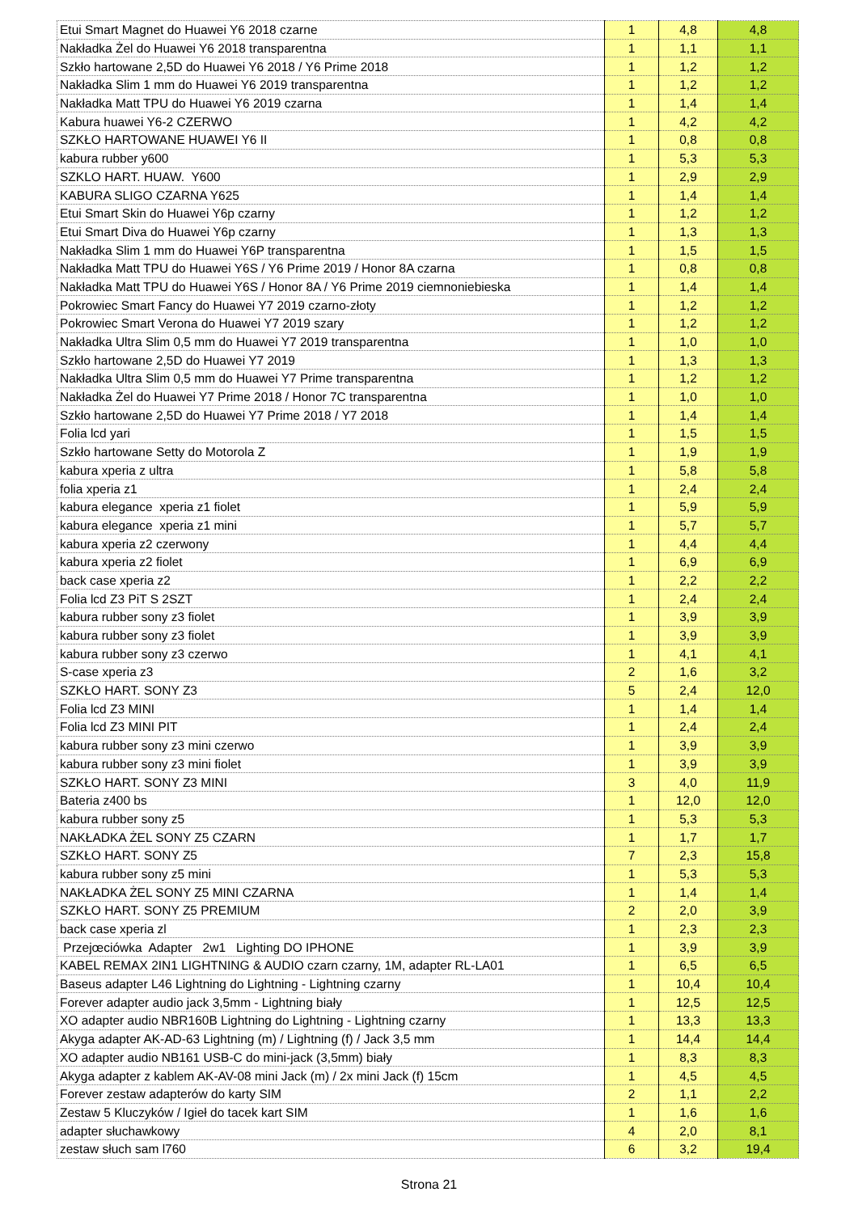| Etui Smart Magnet do Huawei Y6 2018 czarne | 1 | 4,8 | 4,8 |
| Nakładka Żel do Huawei Y6 2018 transparentna | 1 | 1,1 | 1,1 |
| Szkło hartowane 2,5D do Huawei Y6 2018 / Y6 Prime 2018 | 1 | 1,2 | 1,2 |
| Nakładka Slim 1 mm do Huawei Y6 2019 transparentna | 1 | 1,2 | 1,2 |
| Nakładka Matt TPU do Huawei Y6 2019 czarna | 1 | 1,4 | 1,4 |
| Kabura huawei Y6-2 CZERWO | 1 | 4,2 | 4,2 |
| SZKŁO HARTOWANE HUAWEI Y6 II | 1 | 0,8 | 0,8 |
| kabura rubber y600 | 1 | 5,3 | 5,3 |
| SZKLO HART. HUAW. Y600 | 1 | 2,9 | 2,9 |
| KABURA SLIGO CZARNA Y625 | 1 | 1,4 | 1,4 |
| Etui Smart Skin do Huawei Y6p czarny | 1 | 1,2 | 1,2 |
| Etui Smart Diva do Huawei Y6p czarny | 1 | 1,3 | 1,3 |
| Nakładka Slim 1 mm do Huawei Y6P transparentna | 1 | 1,5 | 1,5 |
| Nakładka Matt TPU do Huawei Y6S / Y6 Prime 2019 / Honor 8A czarna | 1 | 0,8 | 0,8 |
| Nakładka Matt TPU do Huawei Y6S / Honor 8A / Y6 Prime 2019 ciemnoniebieska | 1 | 1,4 | 1,4 |
| Pokrowiec Smart Fancy do Huawei Y7 2019 czarno-złoty | 1 | 1,2 | 1,2 |
| Pokrowiec Smart Verona do Huawei Y7 2019 szary | 1 | 1,2 | 1,2 |
| Nakładka Ultra Slim 0,5 mm do Huawei Y7 2019 transparentna | 1 | 1,0 | 1,0 |
| Szkło hartowane 2,5D do Huawei Y7 2019 | 1 | 1,3 | 1,3 |
| Nakładka Ultra Slim 0,5 mm do Huawei Y7 Prime transparentna | 1 | 1,2 | 1,2 |
| Nakładka Żel do Huawei Y7 Prime 2018 / Honor 7C transparentna | 1 | 1,0 | 1,0 |
| Szkło hartowane 2,5D do Huawei Y7 Prime 2018 / Y7 2018 | 1 | 1,4 | 1,4 |
| Folia lcd yari | 1 | 1,5 | 1,5 |
| Szkło hartowane Setty do Motorola Z | 1 | 1,9 | 1,9 |
| kabura xperia z ultra | 1 | 5,8 | 5,8 |
| folia xperia z1 | 1 | 2,4 | 2,4 |
| kabura elegance xperia z1 fiolet | 1 | 5,9 | 5,9 |
| kabura elegance xperia z1 mini | 1 | 5,7 | 5,7 |
| kabura xperia z2 czerwony | 1 | 4,4 | 4,4 |
| kabura xperia z2 fiolet | 1 | 6,9 | 6,9 |
| back case xperia z2 | 1 | 2,2 | 2,2 |
| Folia lcd Z3 PiT S 2SZT | 1 | 2,4 | 2,4 |
| kabura rubber sony z3 fiolet | 1 | 3,9 | 3,9 |
| kabura rubber sony z3 fiolet | 1 | 3,9 | 3,9 |
| kabura rubber sony z3 czerwo | 1 | 4,1 | 4,1 |
| S-case xperia z3 | 2 | 1,6 | 3,2 |
| SZKŁO HART. SONY Z3 | 5 | 2,4 | 12,0 |
| Folia lcd Z3 MINI | 1 | 1,4 | 1,4 |
| Folia lcd Z3 MINI PIT | 1 | 2,4 | 2,4 |
| kabura rubber sony z3 mini czerwo | 1 | 3,9 | 3,9 |
| kabura rubber sony z3 mini fiolet | 1 | 3,9 | 3,9 |
| SZKŁO HART. SONY Z3 MINI | 3 | 4,0 | 11,9 |
| Bateria z400 bs | 1 | 12,0 | 12,0 |
| kabura rubber sony z5 | 1 | 5,3 | 5,3 |
| NAKŁADKA ŻEL SONY Z5 CZARN | 1 | 1,7 | 1,7 |
| SZKŁO HART. SONY Z5 | 7 | 2,3 | 15,8 |
| kabura rubber sony z5 mini | 1 | 5,3 | 5,3 |
| NAKŁADKA ŻEL SONY Z5 MINI CZARNA | 1 | 1,4 | 1,4 |
| SZKŁO HART. SONY Z5 PREMIUM | 2 | 2,0 | 3,9 |
| back case xperia zl | 1 | 2,3 | 2,3 |
| Przejœciówka Adapter 2w1 Lighting DO IPHONE | 1 | 3,9 | 3,9 |
| KABEL REMAX 2IN1 LIGHTNING & AUDIO czarn czarny, 1M, adapter RL-LA01 | 1 | 6,5 | 6,5 |
| Baseus adapter L46 Lightning do Lightning - Lightning czarny | 1 | 10,4 | 10,4 |
| Forever adapter audio jack 3,5mm - Lightning biały | 1 | 12,5 | 12,5 |
| XO adapter audio NBR160B Lightning do Lightning - Lightning czarny | 1 | 13,3 | 13,3 |
| Akyga adapter AK-AD-63 Lightning (m) / Lightning (f) / Jack 3,5 mm | 1 | 14,4 | 14,4 |
| XO adapter audio NB161 USB-C do mini-jack (3,5mm) biały | 1 | 8,3 | 8,3 |
| Akyga adapter z kablem AK-AV-08 mini Jack (m) / 2x mini Jack (f) 15cm | 1 | 4,5 | 4,5 |
| Forever zestaw adapterów do karty SIM | 2 | 1,1 | 2,2 |
| Zestaw 5 Kluczyków / Igieł do tacek kart SIM | 1 | 1,6 | 1,6 |
| adapter słuchawkowy | 4 | 2,0 | 8,1 |
| zestaw słuch sam l760 | 6 | 3,2 | 19,4 |
Strona 21